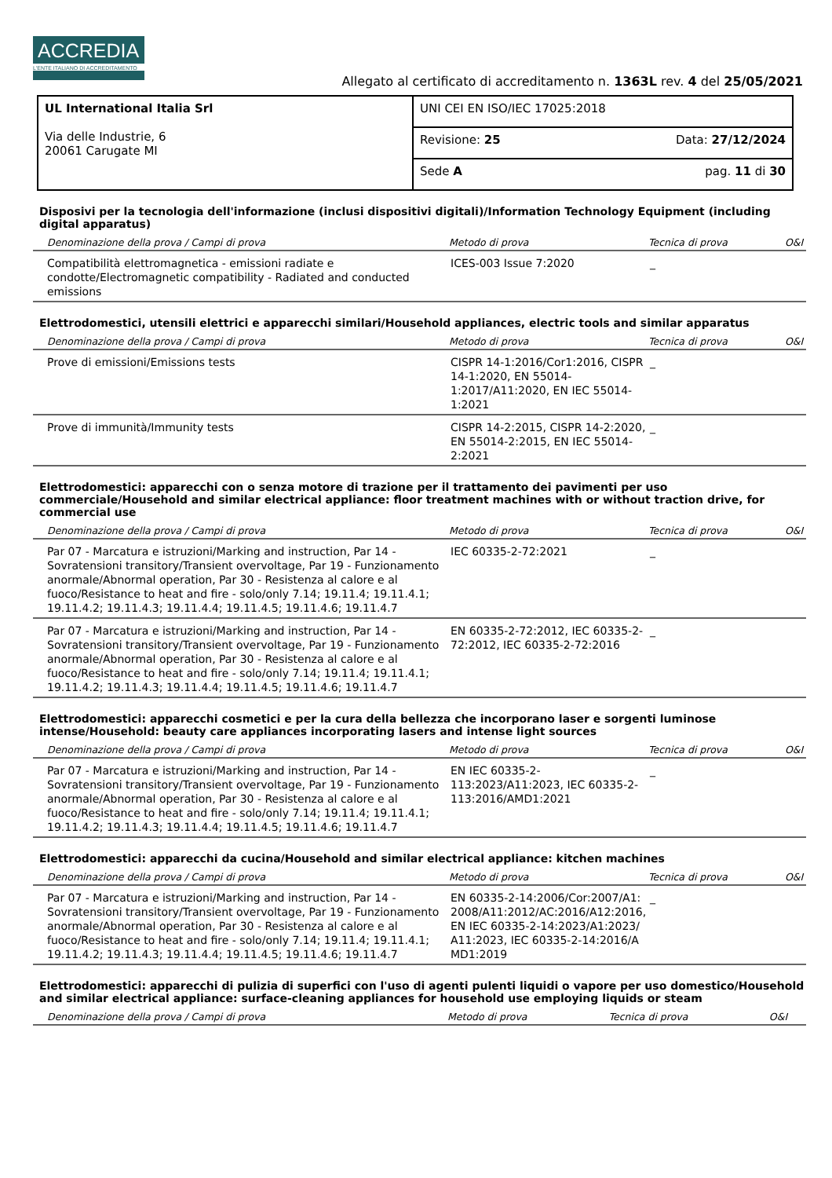ACCREDIA
L'ENTE ITALIANO DI ACCREDITAMENTO
Allegato al certificato di accreditamento n. 1363L rev. 4 del 25/05/2021
| UL International Italia Srl Via delle Industrie, 6 20061 Carugate MI | UNI CEI EN ISO/IEC 17025:2018 | |
| | Revisione: 25 | Data: 27/12/2024 |
| | Sede A | pag. 11 di 30 |
Disposivi per la tecnologia dell'informazione (inclusi dispositivi digitali)/Information Technology Equipment (including digital apparatus)
| Denominazione della prova / Campi di prova | Metodo di prova | Tecnica di prova | O&I |
| --- | --- | --- | --- |
| Compatibilità elettromagnetica - emissioni radiate e condotte/Electromagnetic compatibility - Radiated and conducted emissions | ICES-003 Issue 7:2020 | _ | |
Elettrodomestici, utensili elettrici e apparecchi similari/Household appliances, electric tools and similar apparatus
| Denominazione della prova / Campi di prova | Metodo di prova | Tecnica di prova | O&I |
| --- | --- | --- | --- |
| Prove di emissioni/Emissions tests | CISPR 14-1:2016/Cor1:2016, CISPR 14-1:2020, EN 55014-1:2017/A11:2020, EN IEC 55014-1:2021 | _ | |
| Prove di immunità/Immunity tests | CISPR 14-2:2015, CISPR 14-2:2020, EN 55014-2:2015, EN IEC 55014-2:2021 | _ | |
Elettrodomestici: apparecchi con o senza motore di trazione per il trattamento dei pavimenti per uso commerciale/Household and similar electrical appliance: floor treatment machines with or without traction drive, for commercial use
| Denominazione della prova / Campi di prova | Metodo di prova | Tecnica di prova | O&I |
| --- | --- | --- | --- |
| Par 07 - Marcatura e istruzioni/Marking and instruction, Par 14 - Sovratensioni transitory/Transient overvoltage, Par 19 - Funzionamento anormale/Abnormal operation, Par 30 - Resistenza al calore e al fuoco/Resistance to heat and fire - solo/only 7.14; 19.11.4; 19.11.4.1; 19.11.4.2; 19.11.4.3; 19.11.4.4; 19.11.4.5; 19.11.4.6; 19.11.4.7 | IEC 60335-2-72:2021 | _ | |
| Par 07 - Marcatura e istruzioni/Marking and instruction, Par 14 - Sovratensioni transitory/Transient overvoltage, Par 19 - Funzionamento anormale/Abnormal operation, Par 30 - Resistenza al calore e al fuoco/Resistance to heat and fire - solo/only 7.14; 19.11.4; 19.11.4.1; 19.11.4.2; 19.11.4.3; 19.11.4.4; 19.11.4.5; 19.11.4.6; 19.11.4.7 | EN 60335-2-72:2012, IEC 60335-2-72:2012, IEC 60335-2-72:2016 | _ | |
Elettrodomestici: apparecchi cosmetici e per la cura della bellezza che incorporano laser e sorgenti luminose intense/Household: beauty care appliances incorporating lasers and intense light sources
| Denominazione della prova / Campi di prova | Metodo di prova | Tecnica di prova | O&I |
| --- | --- | --- | --- |
| Par 07 - Marcatura e istruzioni/Marking and instruction, Par 14 - Sovratensioni transitory/Transient overvoltage, Par 19 - Funzionamento anormale/Abnormal operation, Par 30 - Resistenza al calore e al fuoco/Resistance to heat and fire - solo/only 7.14; 19.11.4; 19.11.4.1; 19.11.4.2; 19.11.4.3; 19.11.4.4; 19.11.4.5; 19.11.4.6; 19.11.4.7 | EN IEC 60335-2-113:2023/A11:2023, IEC 60335-2-113:2016/AMD1:2021 | _ | |
Elettrodomestici: apparecchi da cucina/Household and similar electrical appliance: kitchen machines
| Denominazione della prova / Campi di prova | Metodo di prova | Tecnica di prova | O&I |
| --- | --- | --- | --- |
| Par 07 - Marcatura e istruzioni/Marking and instruction, Par 14 - Sovratensioni transitory/Transient overvoltage, Par 19 - Funzionamento anormale/Abnormal operation, Par 30 - Resistenza al calore e al fuoco/Resistance to heat and fire - solo/only 7.14; 19.11.4; 19.11.4.1; 19.11.4.2; 19.11.4.3; 19.11.4.4; 19.11.4.5; 19.11.4.6; 19.11.4.7 | EN 60335-2-14:2006/Cor:2007/A1:2008/A11:2012/AC:2016/A12:2016, EN IEC 60335-2-14:2023/A1:2023/A11:2023, IEC 60335-2-14:2016/AMD1:2019 | _ | |
Elettrodomestici: apparecchi di pulizia di superfici con l'uso di agenti pulenti liquidi o vapore per uso domestico/Household and similar electrical appliance: surface-cleaning appliances for household use employing liquids or steam
| Denominazione della prova / Campi di prova | Metodo di prova | Tecnica di prova | O&I |
| --- | --- | --- | --- |